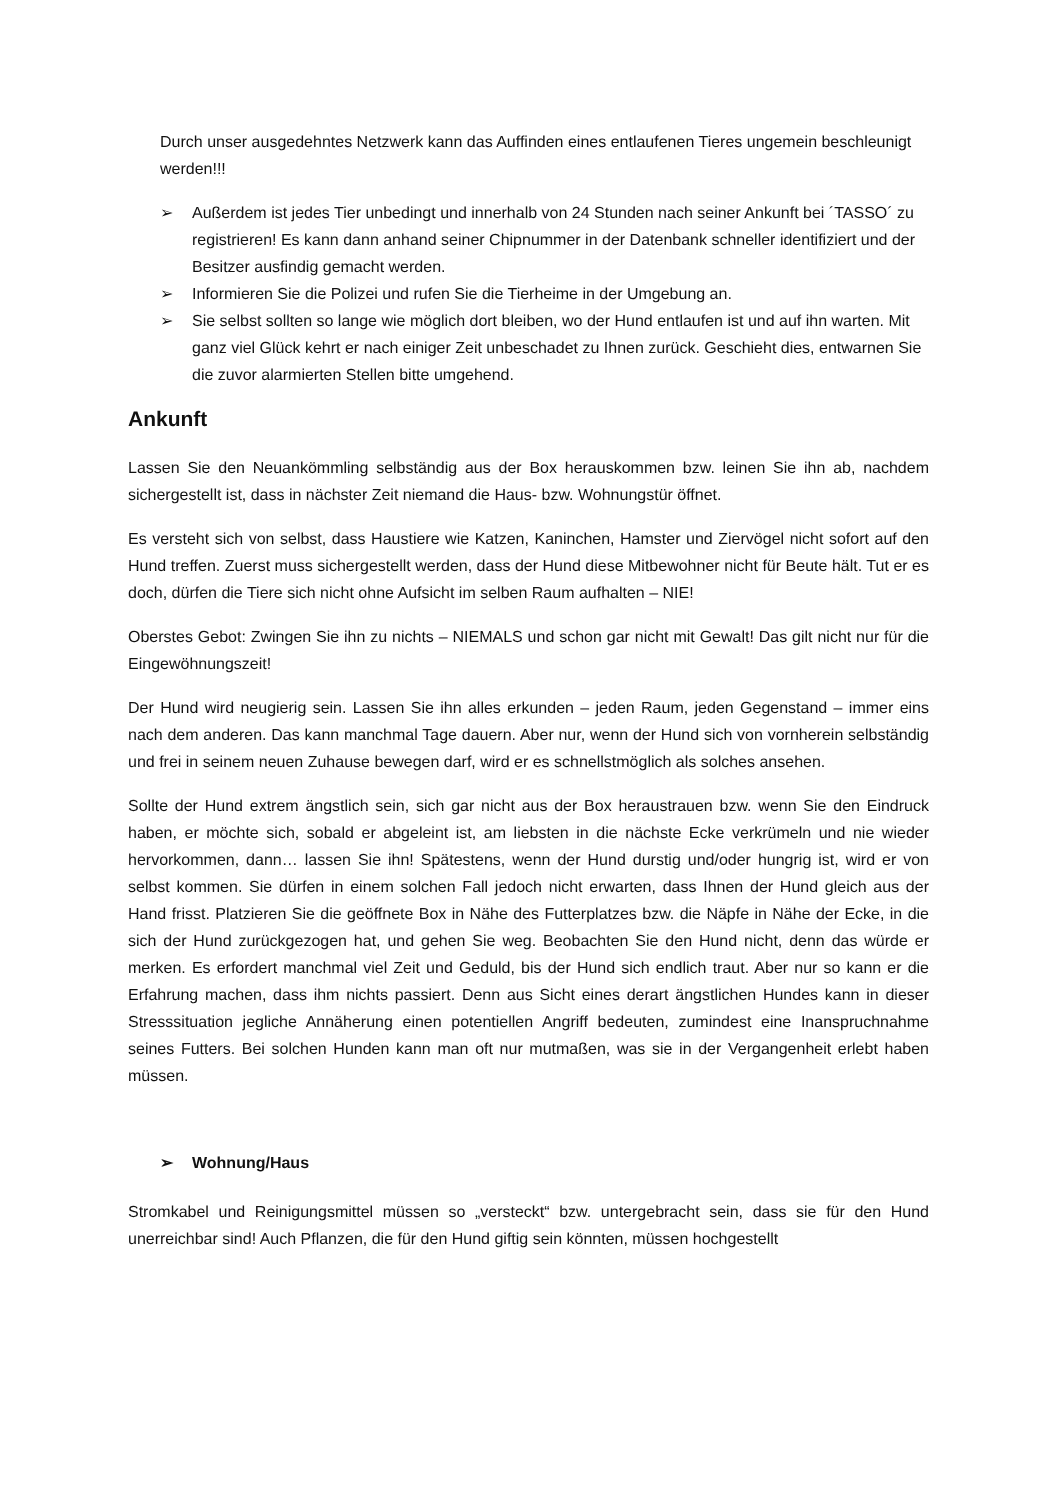Durch unser ausgedehntes Netzwerk kann das Auffinden eines entlaufenen Tieres ungemein beschleunigt werden!!!
➢ Außerdem ist jedes Tier unbedingt und innerhalb von 24 Stunden nach seiner Ankunft bei ´TASSO´ zu registrieren! Es kann dann anhand seiner Chipnummer in der Datenbank schneller identifiziert und der Besitzer ausfindig gemacht werden.
➢ Informieren Sie die Polizei und rufen Sie die Tierheime in der Umgebung an.
➢ Sie selbst sollten so lange wie möglich dort bleiben, wo der Hund entlaufen ist und auf ihn warten. Mit ganz viel Glück kehrt er nach einiger Zeit unbeschadet zu Ihnen zurück. Geschieht dies, entwarnen Sie die zuvor alarmierten Stellen bitte umgehend.
Ankunft
Lassen Sie den Neuankömmling selbständig aus der Box herauskommen bzw. leinen Sie ihn ab, nachdem sichergestellt ist, dass in nächster Zeit niemand die Haus- bzw. Wohnungstür öffnet.
Es versteht sich von selbst, dass Haustiere wie Katzen, Kaninchen, Hamster und Ziervögel nicht sofort auf den Hund treffen. Zuerst muss sichergestellt werden, dass der Hund diese Mitbewohner nicht für Beute hält. Tut er es doch, dürfen die Tiere sich nicht ohne Aufsicht im selben Raum aufhalten – NIE!
Oberstes Gebot: Zwingen Sie ihn zu nichts – NIEMALS und schon gar nicht mit Gewalt! Das gilt nicht nur für die Eingewöhnungszeit!
Der Hund wird neugierig sein. Lassen Sie ihn alles erkunden – jeden Raum, jeden Gegenstand – immer eins nach dem anderen. Das kann manchmal Tage dauern. Aber nur, wenn der Hund sich von vornherein selbständig und frei in seinem neuen Zuhause bewegen darf, wird er es schnellstmöglich als solches ansehen.
Sollte der Hund extrem ängstlich sein, sich gar nicht aus der Box heraustrauen bzw. wenn Sie den Eindruck haben, er möchte sich, sobald er abgeleint ist, am liebsten in die nächste Ecke verkrümeln und nie wieder hervorkommen, dann… lassen Sie ihn! Spätestens, wenn der Hund durstig und/oder hungrig ist, wird er von selbst kommen. Sie dürfen in einem solchen Fall jedoch nicht erwarten, dass Ihnen der Hund gleich aus der Hand frisst. Platzieren Sie die geöffnete Box in Nähe des Futterplatzes bzw. die Näpfe in Nähe der Ecke, in die sich der Hund zurückgezogen hat, und gehen Sie weg. Beobachten Sie den Hund nicht, denn das würde er merken. Es erfordert manchmal viel Zeit und Geduld, bis der Hund sich endlich traut. Aber nur so kann er die Erfahrung machen, dass ihm nichts passiert. Denn aus Sicht eines derart ängstlichen Hundes kann in dieser Stresssituation jegliche Annäherung einen potentiellen Angriff bedeuten, zumindest eine Inanspruchnahme seines Futters. Bei solchen Hunden kann man oft nur mutmaßen, was sie in der Vergangenheit erlebt haben müssen.
➢ Wohnung/Haus
Stromkabel und Reinigungsmittel müssen so „versteckt“ bzw. untergebracht sein, dass sie für den Hund unerreichbar sind! Auch Pflanzen, die für den Hund giftig sein könnten, müssen hochgestellt